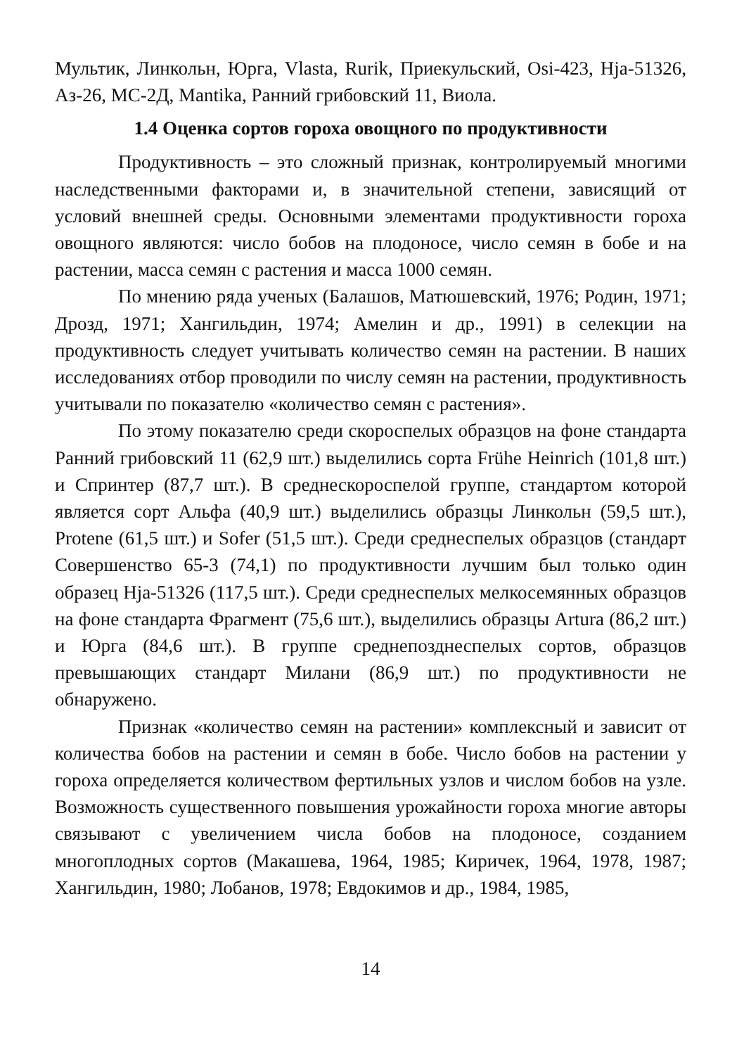Мультик, Линкольн, Юрга, Vlasta, Rurik, Приекульский, Osi-423, Hja-51326, Аз-26, МС-2Д, Mantika, Ранний грибовский 11, Виола.
1.4 Оценка сортов гороха овощного по продуктивности
Продуктивность – это сложный признак, контролируемый многими наследственными факторами и, в значительной степени, зависящий от условий внешней среды. Основными элементами продуктивности гороха овощного являются: число бобов на плодоносе, число семян в бобе и на растении, масса семян с растения и масса 1000 семян.
По мнению ряда ученых (Балашов, Матюшевский, 1976; Родин, 1971; Дрозд, 1971; Хангильдин, 1974; Амелин и др., 1991) в селекции на продуктивность следует учитывать количество семян на растении. В наших исследованиях отбор проводили по числу семян на растении, продуктивность учитывали по показателю «количество семян с растения».
По этому показателю среди скороспелых образцов на фоне стандарта Ранний грибовский 11 (62,9 шт.) выделились сорта Frühe Heinrich (101,8 шт.) и Спринтер (87,7 шт.). В среднескороспелой группе, стандартом которой является сорт Альфа (40,9 шт.) выделились образцы Линкольн (59,5 шт.), Protene (61,5 шт.) и Sofer (51,5 шт.). Среди среднеспелых образцов (стандарт Совершенство 65-3 (74,1) по продуктивности лучшим был только один образец Hja-51326 (117,5 шт.). Среди среднеспелых мелкосемянных образцов на фоне стандарта Фрагмент (75,6 шт.), выделились образцы Artura (86,2 шт.) и Юрга (84,6 шт.). В группе среднепозднеспелых сортов, образцов превышающих стандарт Милани (86,9 шт.) по продуктивности не обнаружено.
Признак «количество семян на растении» комплексный и зависит от количества бобов на растении и семян в бобе. Число бобов на растении у гороха определяется количеством фертильных узлов и числом бобов на узле. Возможность существенного повышения урожайности гороха многие авторы связывают с увеличением числа бобов на плодоносе, созданием многоплодных сортов (Макашева, 1964, 1985; Киричек, 1964, 1978, 1987; Хангильдин, 1980; Лобанов, 1978; Евдокимов и др., 1984, 1985,
14